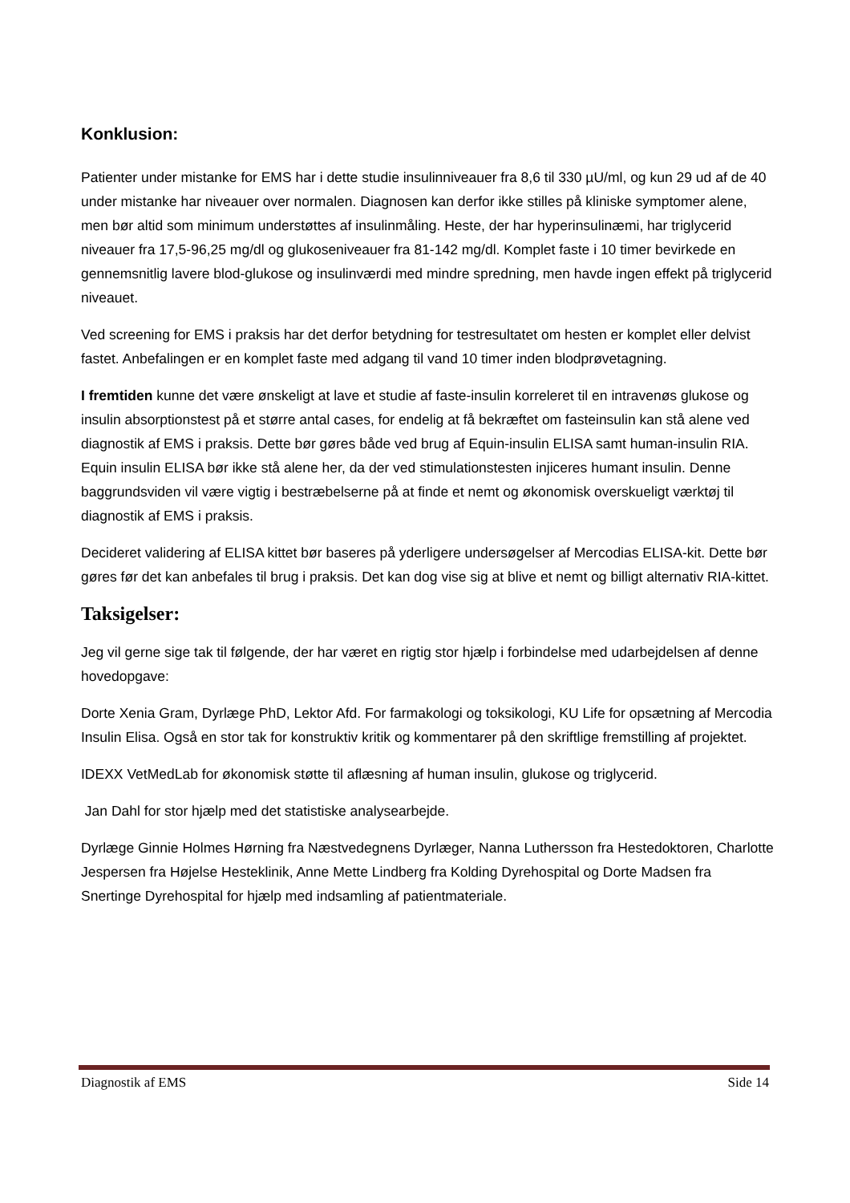Konklusion:
Patienter under mistanke for EMS har i dette studie insulinniveauer fra 8,6 til 330 µU/ml, og kun 29 ud af de 40 under mistanke har niveauer over normalen. Diagnosen kan derfor ikke stilles på kliniske symptomer alene, men bør altid som minimum understøttes af insulinmåling. Heste, der har hyperinsulinæmi, har triglycerid niveauer fra 17,5-96,25 mg/dl og glukoseniveauer fra 81-142 mg/dl. Komplet faste i 10 timer bevirkede en gennemsnitlig lavere blod-glukose og insulinværdi med mindre spredning, men havde ingen effekt på triglycerid niveauet.
Ved screening for EMS i praksis har det derfor betydning for testresultatet om hesten er komplet eller delvist fastet. Anbefalingen er en komplet faste med adgang til vand 10 timer inden blodprøvetagning.
I fremtiden kunne det være ønskeligt at lave et studie af faste-insulin korreleret til en intravenøs glukose og insulin absorptionstest på et større antal cases, for endelig at få bekræftet om fasteinsulin kan stå alene ved diagnostik af EMS i praksis. Dette bør gøres både ved brug af Equin-insulin ELISA samt human-insulin RIA. Equin insulin ELISA bør ikke stå alene her, da der ved stimulationstesten injiceres humant insulin. Denne baggrundsviden vil være vigtig i bestræbelserne på at finde et nemt og økonomisk overskueligt værktøj til diagnostik af EMS i praksis.
Decideret validering af ELISA kittet bør baseres på yderligere undersøgelser af Mercodias ELISA-kit. Dette bør gøres før det kan anbefales til brug i praksis. Det kan dog vise sig at blive et nemt og billigt alternativ RIA-kittet.
Taksigelser:
Jeg vil gerne sige tak til følgende, der har været en rigtig stor hjælp i forbindelse med udarbejdelsen af denne hovedopgave:
Dorte Xenia Gram, Dyrlæge PhD, Lektor Afd. For farmakologi og toksikologi, KU Life for opsætning af Mercodia Insulin Elisa. Også en stor tak for konstruktiv kritik og kommentarer på den skriftlige fremstilling af projektet.
IDEXX VetMedLab for økonomisk støtte til aflæsning af human insulin, glukose og triglycerid.
Jan Dahl for stor hjælp med det statistiske analysearbejde.
Dyrlæge Ginnie Holmes Hørning fra Næstvedegnens Dyrlæger, Nanna Luthersson fra Hestedoktoren, Charlotte Jespersen fra Højelse Hesteklinik, Anne Mette Lindberg fra Kolding Dyrehospital og Dorte Madsen fra Snertinge Dyrehospital for hjælp med indsamling af patientmateriale.
Diagnostik af EMS Side 14